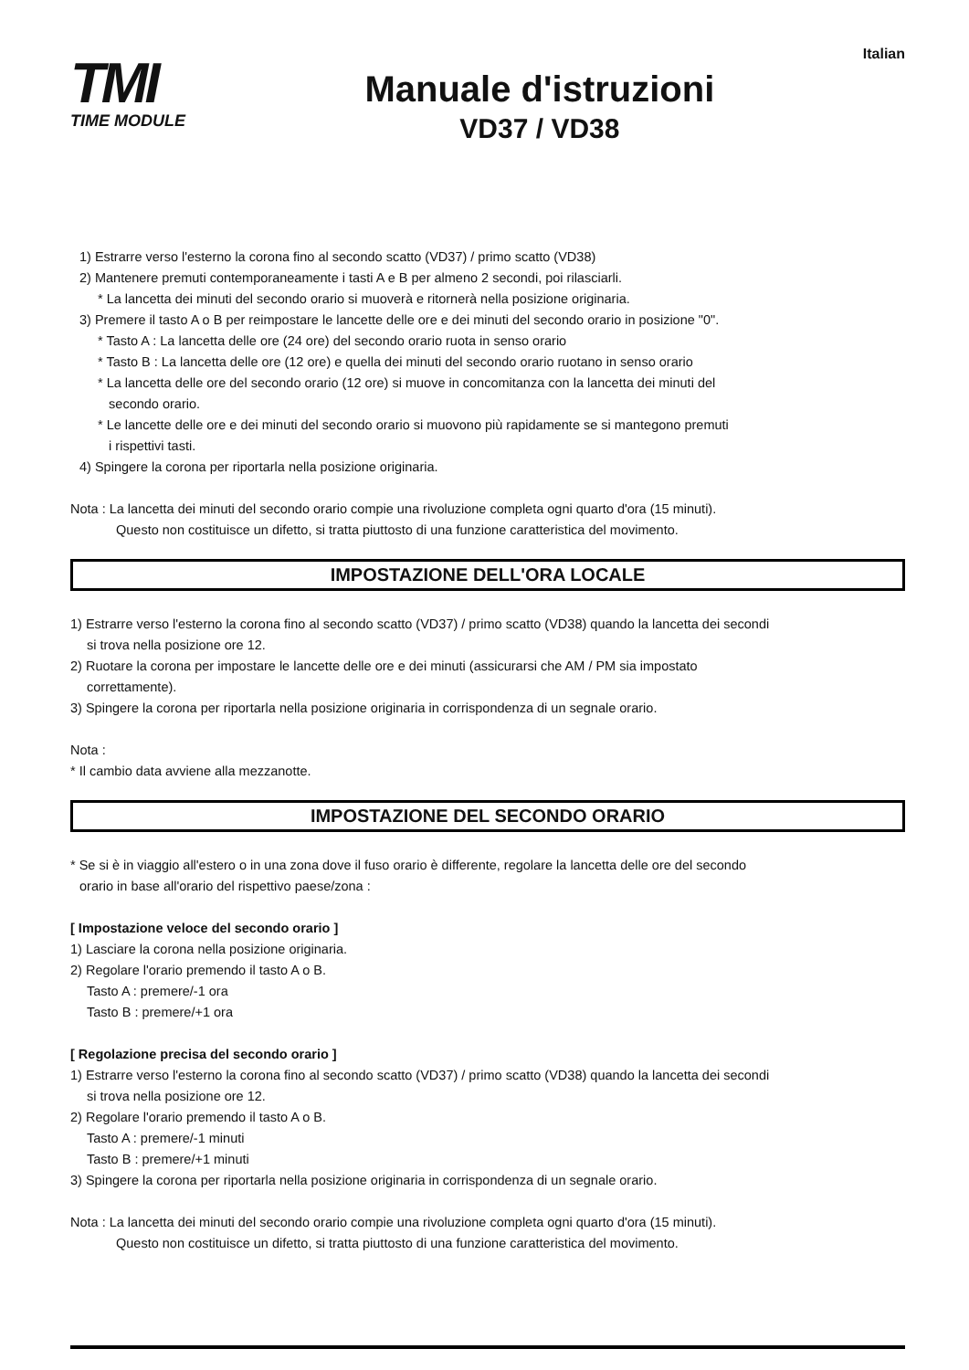TMI
TIME MODULE
Manuale d'istruzioni
VD37 / VD38
Italian
1) Estrarre verso l'esterno la corona fino al secondo scatto (VD37) / primo scatto (VD38)
2) Mantenere premuti contemporaneamente i tasti A e B per almeno 2 secondi, poi rilasciarli.
* La lancetta dei minuti del secondo orario si muoverà e ritornerà nella posizione originaria.
3) Premere il tasto A o B per reimpostare le lancette delle ore e dei minuti del secondo orario in posizione "0".
* Tasto A : La lancetta delle ore (24 ore) del secondo orario ruota in senso orario
* Tasto B : La lancetta delle ore (12 ore) e quella dei minuti del secondo orario ruotano in senso orario
* La lancetta delle ore del secondo orario (12 ore) si muove in concomitanza con la lancetta dei minuti del
secondo orario.
* Le lancette delle ore e dei minuti del secondo orario si muovono più rapidamente se si mantegono premuti
i rispettivi tasti.
4) Spingere la corona per riportarla nella posizione originaria.
Nota : La lancetta dei minuti del secondo orario compie una rivoluzione completa ogni quarto d'ora (15 minuti).
Questo non costituisce un difetto, si tratta piuttosto di una funzione caratteristica del movimento.
IMPOSTAZIONE DELL'ORA LOCALE
1) Estrarre verso l'esterno la corona fino al secondo scatto (VD37) / primo scatto (VD38) quando la lancetta dei secondi
si trova nella posizione ore 12.
2) Ruotare la corona per impostare le lancette delle ore e dei minuti (assicurarsi che AM / PM sia impostato
correttamente).
3) Spingere la corona per riportarla nella posizione originaria in corrispondenza di un segnale orario.
Nota :
* Il cambio data avviene alla mezzanotte.
IMPOSTAZIONE DEL SECONDO ORARIO
* Se si è in viaggio all'estero o in una zona dove il fuso orario è differente, regolare la lancetta delle ore del secondo
orario in base all'orario del rispettivo paese/zona :
[ Impostazione veloce del secondo orario ]
1) Lasciare la corona nella posizione originaria.
2) Regolare l'orario premendo il tasto A o B.
Tasto A : premere/-1 ora
Tasto B : premere/+1 ora
[ Regolazione precisa del secondo orario ]
1) Estrarre verso l'esterno la corona fino al secondo scatto (VD37) / primo scatto (VD38) quando la lancetta dei secondi
si trova nella posizione ore 12.
2) Regolare l'orario premendo il tasto A o B.
Tasto A : premere/-1 minuti
Tasto B : premere/+1 minuti
3) Spingere la corona per riportarla nella posizione originaria in corrispondenza di un segnale orario.
Nota : La lancetta dei minuti del secondo orario compie una rivoluzione completa ogni quarto d'ora (15 minuti).
Questo non costituisce un difetto, si tratta piuttosto di una funzione caratteristica del movimento.